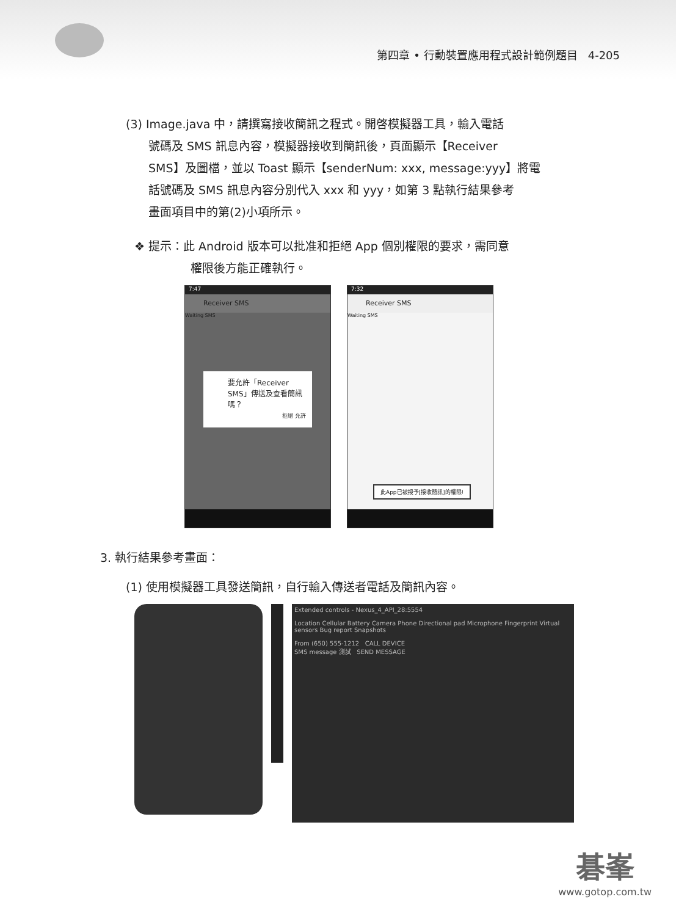第四章 • 行動裝置應用程式設計範例題目 4-205
(3) Image.java 中，請撰寫接收簡訊之程式。開啓模擬器工具，輸入電話
號碼及 SMS 訊息內容，模擬器接收到簡訊後，頁面顯示【Receiver
SMS】及圖檔，並以 Toast 顯示【senderNum: xxx, message:yyy】將電
話號碼及 SMS 訊息內容分別代入 xxx 和 yyy，如第 3 點執行結果參考
畫面項目中的第(2)小項所示。
❖ 提示：此 Android 版本可以批准和拒絕 App 個別權限的要求，需同意
權限後方能正確執行。
7:47
Receiver SMS
Waiting SMS
要允許「Receiver SMS」傳送及查看簡訊嗎？
拒絕 允許
7:32
Receiver SMS
Waiting SMS
此App已被授予[接收簡訊]的權限!
3. 執行結果參考畫面：
(1) 使用模擬器工具發送簡訊，自行輸入傳送者電話及簡訊內容。
Extended controls - Nexus_4_API_28:5554
Location Cellular Battery Camera Phone Directional pad Microphone Fingerprint Virtual sensors Bug report Snapshots
From (650) 555-1212 CALL DEVICE
SMS message 測試 SEND MESSAGE
碁峯
www.gotop.com.tw